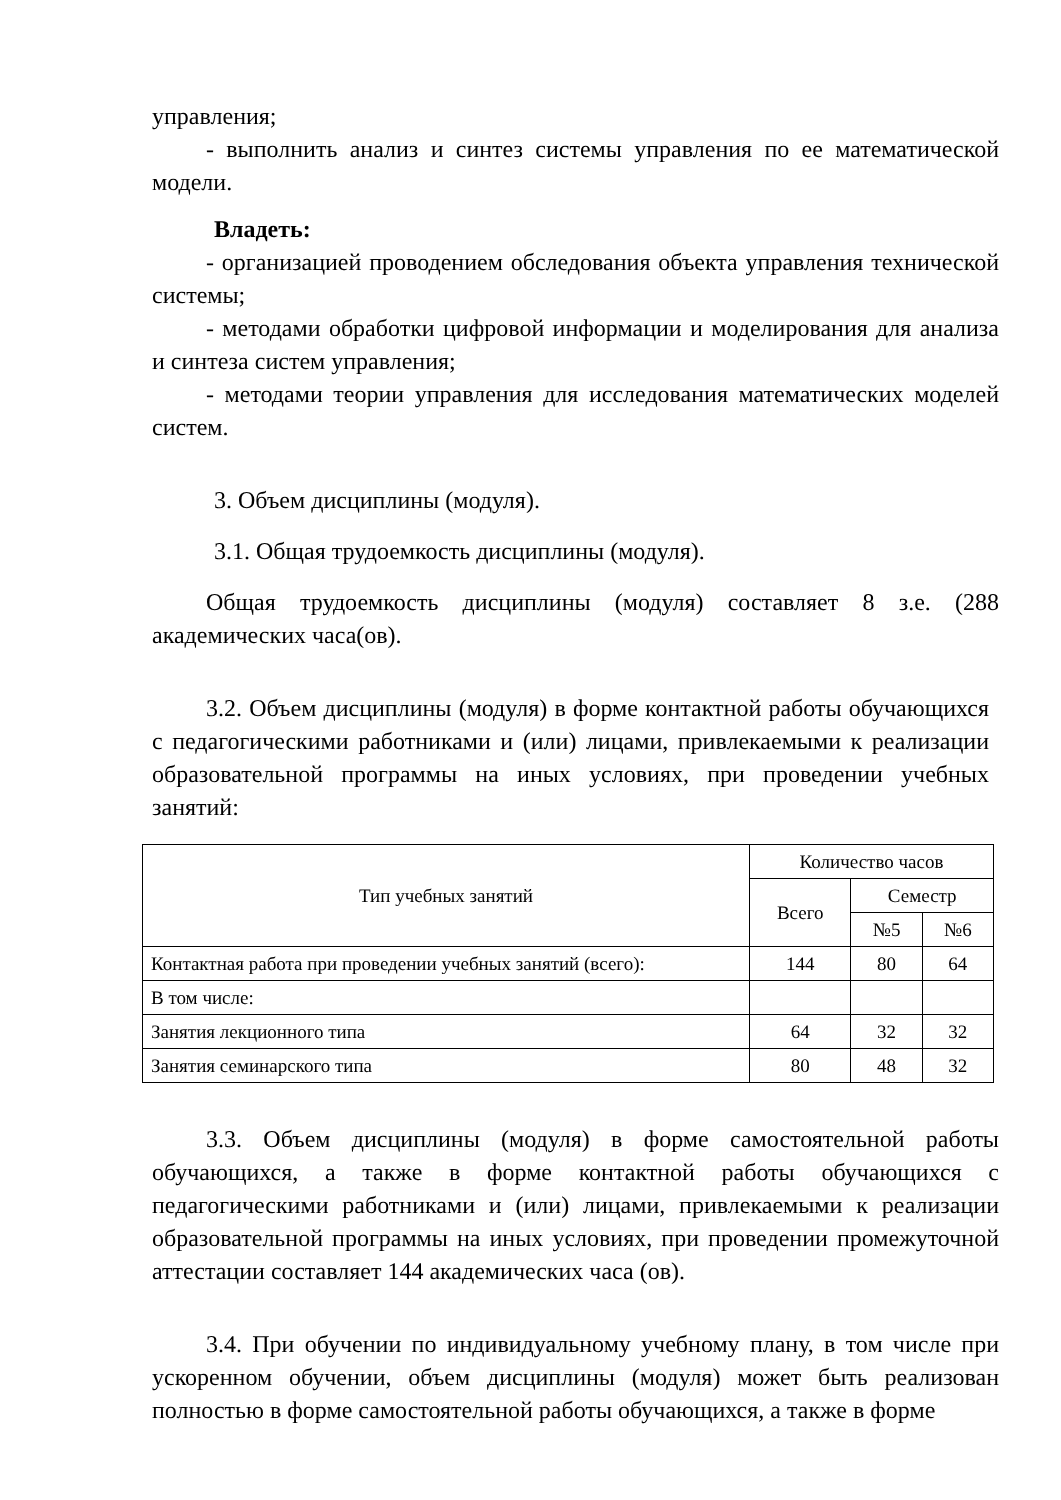управления;
- выполнить анализ и синтез системы управления по ее математической модели.
Владеть:
- организацией проводением обследования объекта управления технической системы;
- методами обработки цифровой информации и моделирования для анализа и синтеза систем управления;
- методами теории управления для исследования математических моделей систем.
3. Объем дисциплины (модуля).
3.1. Общая трудоемкость дисциплины (модуля).
Общая трудоемкость дисциплины (модуля) составляет 8 з.е. (288 академических часа(ов).
3.2. Объем дисциплины (модуля) в форме контактной работы обучающихся с педагогическими работниками и (или) лицами, привлекаемыми к реализации образовательной программы на иных условиях, при проведении учебных занятий:
| Тип учебных занятий | Количество часов | | |
| --- | --- | --- | --- |
| | Всего | Семестр | |
| | | №5 | №6 |
| Контактная работа при проведении учебных занятий (всего): | 144 | 80 | 64 |
| В том числе: | | | |
| Занятия лекционного типа | 64 | 32 | 32 |
| Занятия семинарского типа | 80 | 48 | 32 |
3.3. Объем дисциплины (модуля) в форме самостоятельной работы обучающихся, а также в форме контактной работы обучающихся с педагогическими работниками и (или) лицами, привлекаемыми к реализации образовательной программы на иных условиях, при проведении промежуточной аттестации составляет 144 академических часа (ов).
3.4. При обучении по индивидуальному учебному плану, в том числе при ускоренном обучении, объем дисциплины (модуля) может быть реализован полностью в форме самостоятельной работы обучающихся, а также в форме